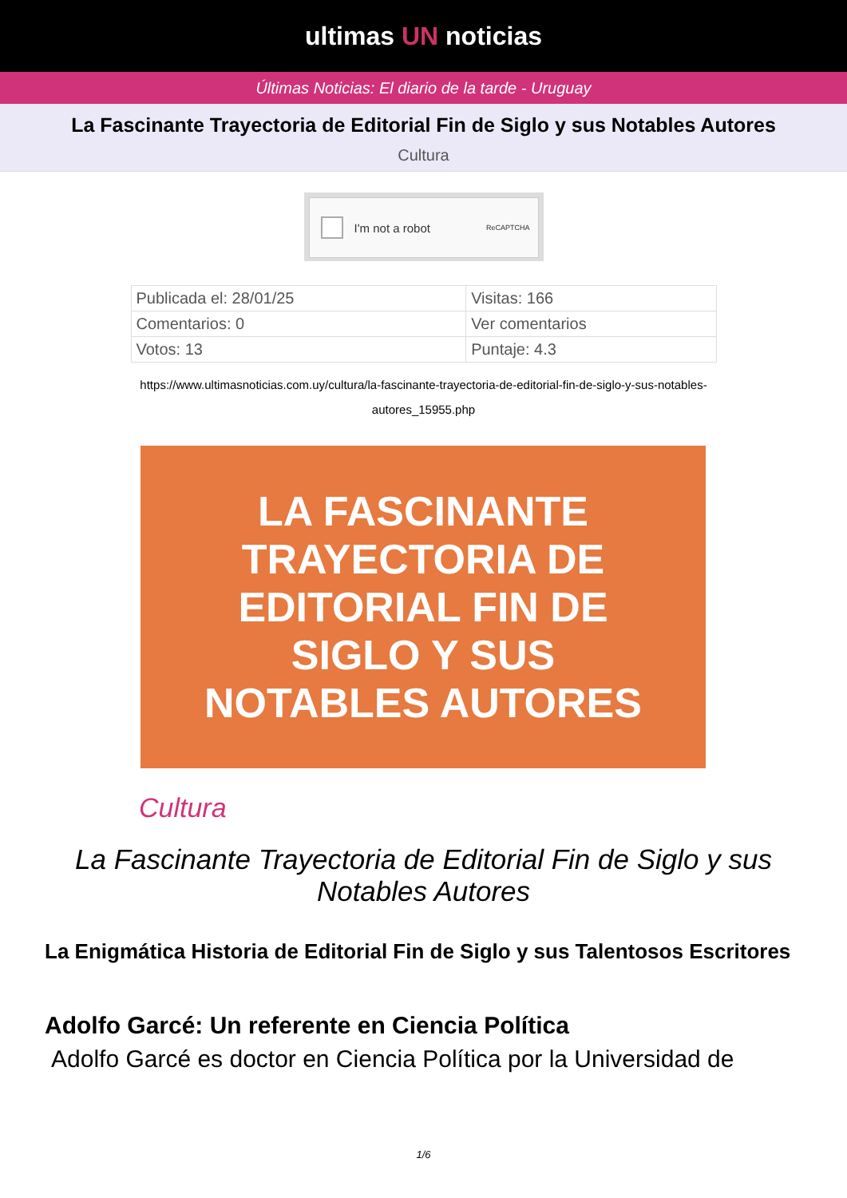ultimas UN noticias
Últimas Noticias: El diario de la tarde - Uruguay
La Fascinante Trayectoria de Editorial Fin de Siglo y sus Notables Autores
Cultura
I'm not a robot ReCAPTCHA
| Publicada el: 28/01/25 | Visitas: 166 |
| Comentarios: 0 | Ver comentarios |
| Votos: 13 | Puntaje: 4.3 |
https://www.ultimasnoticias.com.uy/cultura/la-fascinante-trayectoria-de-editorial-fin-de-siglo-y-sus-notables-autores_15955.php
LA FASCINANTE
TRAYECTORIA DE
EDITORIAL FIN DE
SIGLO Y SUS
NOTABLES AUTORES
Cultura
La Fascinante Trayectoria de Editorial Fin de Siglo y sus Notables Autores
La Enigmática Historia de Editorial Fin de Siglo y sus Talentosos Escritores
Adolfo Garcé: Un referente en Ciencia Política
Adolfo Garcé es doctor en Ciencia Política por la Universidad de
1/6